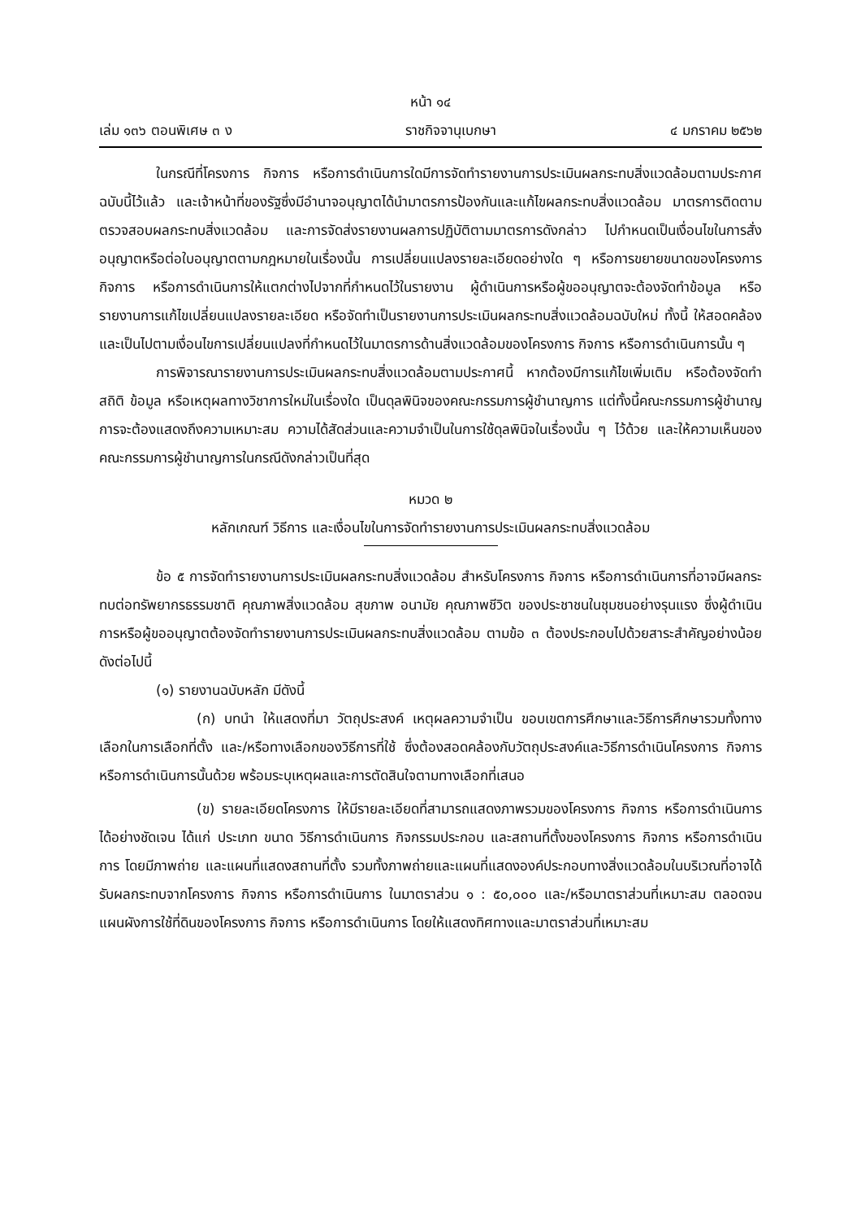หน้า ๑๔
เล่ม ๑๓๖ ตอนพิเศษ ๓ ง ราชกิจจานุเบกษา ๔ มกราคม ๒๕๖๒
ในกรณีที่โครงการ กิจการ หรือการดำเนินการใดมีการจัดทำรายงานการประเมินผลกระทบสิ่งแวดล้อมตามประกาศฉบับนี้ไว้แล้ว และเจ้าหน้าที่ของรัฐซึ่งมีอำนาจอนุญาตได้นำมาตรการป้องกันและแก้ไขผลกระทบสิ่งแวดล้อม มาตรการติดตามตรวจสอบผลกระทบสิ่งแวดล้อม และการจัดส่งรายงานผลการปฏิบัติตามมาตรการดังกล่าว ไปกำหนดเป็นเงื่อนไขในการสั่งอนุญาตหรือต่อใบอนุญาตตามกฎหมายในเรื่องนั้น การเปลี่ยนแปลงรายละเอียดอย่างใด ๆ หรือการขยายขนาดของโครงการ กิจการ หรือการดำเนินการให้แตกต่างไปจากที่กำหนดไว้ในรายงาน ผู้ดำเนินการหรือผู้ขออนุญาตจะต้องจัดทำข้อมูล หรือรายงานการแก้ไขเปลี่ยนแปลงรายละเอียด หรือจัดทำเป็นรายงานการประเมินผลกระทบสิ่งแวดล้อมฉบับใหม่ ทั้งนี้ ให้สอดคล้องและเป็นไปตามเงื่อนไขการเปลี่ยนแปลงที่กำหนดไว้ในมาตรการด้านสิ่งแวดล้อมของโครงการ กิจการ หรือการดำเนินการนั้น ๆ
การพิจารณารายงานการประเมินผลกระทบสิ่งแวดล้อมตามประกาศนี้ หากต้องมีการแก้ไขเพิ่มเติม หรือต้องจัดทำสถิติ ข้อมูล หรือเหตุผลทางวิชาการใหม่ในเรื่องใด เป็นดุลพินิจของคณะกรรมการผู้ชำนาญการ แต่ทั้งนี้คณะกรรมการผู้ชำนาญการจะต้องแสดงถึงความเหมาะสม ความได้สัดส่วนและความจำเป็นในการใช้ดุลพินิจในเรื่องนั้น ๆ ไว้ด้วย และให้ความเห็นของคณะกรรมการผู้ชำนาญการในกรณีดังกล่าวเป็นที่สุด
หมวด ๒
หลักเกณฑ์ วิธีการ และเงื่อนไขในการจัดทำรายงานการประเมินผลกระทบสิ่งแวดล้อม
ข้อ ๕ การจัดทำรายงานการประเมินผลกระทบสิ่งแวดล้อม สำหรับโครงการ กิจการ หรือการดำเนินการที่อาจมีผลกระทบต่อทรัพยากรธรรมชาติ คุณภาพสิ่งแวดล้อม สุขภาพ อนามัย คุณภาพชีวิต ของประชาชนในชุมชนอย่างรุนแรง ซึ่งผู้ดำเนินการหรือผู้ขออนุญาตต้องจัดทำรายงานการประเมินผลกระทบสิ่งแวดล้อม ตามข้อ ๓ ต้องประกอบไปด้วยสาระสำคัญอย่างน้อย ดังต่อไปนี้
(๑) รายงานฉบับหลัก มีดังนี้
(ก) บทนำ ให้แสดงที่มา วัตถุประสงค์ เหตุผลความจำเป็น ขอบเขตการศึกษาและวิธีการศึกษารวมทั้งทางเลือกในการเลือกที่ตั้ง และ/หรือทางเลือกของวิธีการที่ใช้ ซึ่งต้องสอดคล้องกับวัตถุประสงค์และวิธีการดำเนินโครงการ กิจการ หรือการดำเนินการนั้นด้วย พร้อมระบุเหตุผลและการตัดสินใจตามทางเลือกที่เสนอ
(ข) รายละเอียดโครงการ ให้มีรายละเอียดที่สามารถแสดงภาพรวมของโครงการ กิจการ หรือการดำเนินการได้อย่างชัดเจน ได้แก่ ประเภท ขนาด วิธีการดำเนินการ กิจกรรมประกอบ และสถานที่ตั้งของโครงการ กิจการ หรือการดำเนินการ โดยมีภาพถ่าย และแผนที่แสดงสถานที่ตั้ง รวมทั้งภาพถ่ายและแผนที่แสดงองค์ประกอบทางสิ่งแวดล้อมในบริเวณที่อาจได้รับผลกระทบจากโครงการ กิจการ หรือการดำเนินการ ในมาตราส่วน ๑ : ๕๐,๐๐๐ และ/หรือมาตราส่วนที่เหมาะสม ตลอดจนแผนผังการใช้ที่ดินของโครงการ กิจการ หรือการดำเนินการ โดยให้แสดงทิศทางและมาตราส่วนที่เหมาะสม